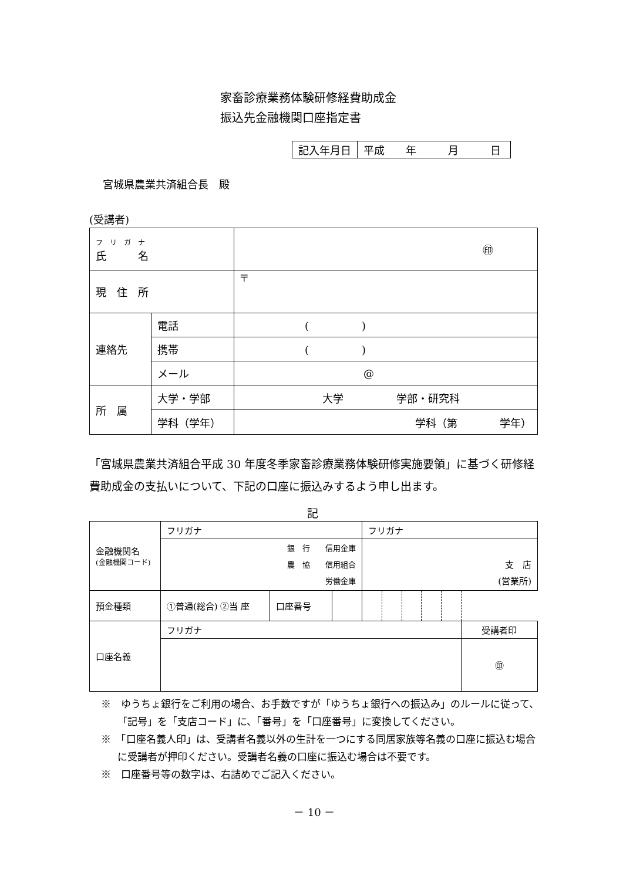家畜診療業務体験研修経費助成金
振込先金融機関口座指定書
| 記入年月日 | 平成 年 月 日 |
宮城県農業共済組合長　殿
(受講者)
| フ リ ガ ナ 氏 名 | | ㊞ |
| 現 住 所 | | 〒 |
| 連絡先 | 電話 | ( ) |
| | 携帯 | ( ) |
| | メール | @ |
| 所 属 | 大学・学部 | 大学 学部・研究科 |
| | 学科（学年） | 学科（第 学年） |
「宮城県農業共済組合平成 30 年度冬季家畜診療業務体験研修実施要領」に基づく研修経費助成金の支払いについて、下記の口座に振込みするよう申し出ます。
記
| 金融機関名 (金融機関コード) | フリガナ | | | フリガナ | | | | | |
| | 銀 行 信用金庫 農 協 信用組合 労働金庫 | | | 支 店 (営業所) | | | | | |
| 預金種類 | ①普通(総合) ②当 座 | 口座番号 | | | | | | | |
| 口座名義 | フリガナ | | | | | | | | 受講者印 |
| | | | | | | | | | ㊞ |
※　ゆうちょ銀行をご利用の場合、お手数ですが「ゆうちょ銀行への振込み」のルールに従って、「記号」を「支店コード」に、「番号」を「口座番号」に変換してください。
※　「口座名義人印」は、受講者名義以外の生計を一つにする同居家族等名義の口座に振込む場合に受講者が押印ください。受講者名義の口座に振込む場合は不要です。
※　口座番号等の数字は、右詰めでご記入ください。
－ 10 －